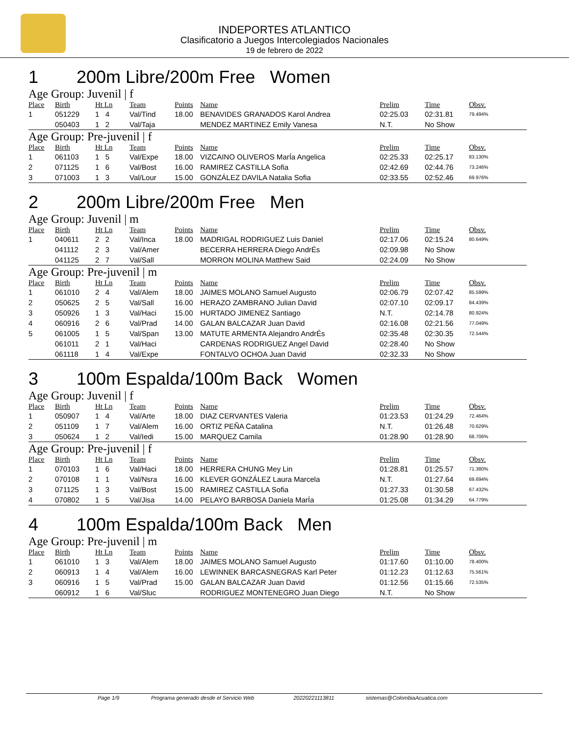INDEPORTES ATLANTICO
Clasificatorio a Juegos Intercolegiados Nacionales
19 de febrero de 2022
1 200m Libre/200m Free Women
Age Group: Juvenil | f
| Place | Birth | Ht Ln | Team | Points | Name | Prelim | Time | Obsv. |
| --- | --- | --- | --- | --- | --- | --- | --- | --- |
| 1 | 051229 | 1 4 | Val/Tind | 18.00 | BENAVIDES GRANADOS Karol Andrea | 02:25.03 | 02:31.81 | 79.494% |
| | 050403 | 1 2 | Val/Taja | | MENDEZ MARTINEZ Emily Vanesa | N.T. | No Show | |
Age Group: Pre-juvenil | f
| Place | Birth | Ht Ln | Team | Points | Name | Prelim | Time | Obsv. |
| --- | --- | --- | --- | --- | --- | --- | --- | --- |
| 1 | 061103 | 1 5 | Val/Expe | 18.00 | VIZCAINO OLIVEROS MarÍa Angelica | 02:25.33 | 02:25.17 | 83.130% |
| 2 | 071125 | 1 6 | Val/Bost | 16.00 | RAMIREZ CASTILLA Sofia | 02:42.69 | 02:44.76 | 73.246% |
| 3 | 071003 | 1 3 | Val/Lour | 15.00 | GONZÁLEZ DAVILA Natalia Sofia | 02:33.55 | 02:52.46 | 69.976% |
2 200m Libre/200m Free Men
Age Group: Juvenil | m
| Place | Birth | Ht Ln | Team | Points | Name | Prelim | Time | Obsv. |
| --- | --- | --- | --- | --- | --- | --- | --- | --- |
| 1 | 040611 | 2 2 | Val/Inca | 18.00 | MADRIGAL RODRIGUEZ Luis Daniel | 02:17.06 | 02:15.24 | 80.649% |
| | 041112 | 2 3 | Val/Amer | | BECERRA HERRERA Diego AndrÉs | 02:09.98 | No Show | |
| | 041125 | 2 7 | Val/Sall | | MORRON MOLINA Matthew Said | 02:24.09 | No Show | |
Age Group: Pre-juvenil | m
| Place | Birth | Ht Ln | Team | Points | Name | Prelim | Time | Obsv. |
| --- | --- | --- | --- | --- | --- | --- | --- | --- |
| 1 | 061010 | 2 4 | Val/Alem | 18.00 | JAIMES MOLANO Samuel Augusto | 02:06.79 | 02:07.42 | 85.599% |
| 2 | 050625 | 2 5 | Val/Sall | 16.00 | HERAZO ZAMBRANO Julian David | 02:07.10 | 02:09.17 | 84.439% |
| 3 | 050926 | 1 3 | Val/Haci | 15.00 | HURTADO JIMENEZ Santiago | N.T. | 02:14.78 | 80.924% |
| 4 | 060916 | 2 6 | Val/Prad | 14.00 | GALAN BALCAZAR Juan David | 02:16.08 | 02:21.56 | 77.049% |
| 5 | 061005 | 1 5 | Val/Span | 13.00 | MATUTE ARMENTA Alejandro AndrÉs | 02:35.48 | 02:30.35 | 72.544% |
| | 061011 | 2 1 | Val/Haci | | CARDENAS RODRIGUEZ Angel David | 02:28.40 | No Show | |
| | 061118 | 1 4 | Val/Expe | | FONTALVO OCHOA Juan David | 02:32.33 | No Show | |
3 100m Espalda/100m Back Women
Age Group: Juvenil | f
| Place | Birth | Ht Ln | Team | Points | Name | Prelim | Time | Obsv. |
| --- | --- | --- | --- | --- | --- | --- | --- | --- |
| 1 | 050907 | 1 4 | Val/Arte | 18.00 | DIAZ CERVANTES Valeria | 01:23.53 | 01:24.29 | 72.464% |
| 2 | 051109 | 1 7 | Val/Alem | 16.00 | ORTIZ PEÑA Catalina | N.T. | 01:26.48 | 70.629% |
| 3 | 050624 | 1 2 | Val/Iedi | 15.00 | MARQUEZ Camila | 01:28.90 | 01:28.90 | 68.706% |
Age Group: Pre-juvenil | f
| Place | Birth | Ht Ln | Team | Points | Name | Prelim | Time | Obsv. |
| --- | --- | --- | --- | --- | --- | --- | --- | --- |
| 1 | 070103 | 1 6 | Val/Haci | 18.00 | HERRERA CHUNG Mey Lin | 01:28.81 | 01:25.57 | 71.380% |
| 2 | 070108 | 1 1 | Val/Nsra | 16.00 | KLEVER GONZÁLEZ Laura Marcela | N.T. | 01:27.64 | 69.694% |
| 3 | 071125 | 1 3 | Val/Bost | 15.00 | RAMIREZ CASTILLA Sofia | 01:27.33 | 01:30.58 | 67.432% |
| 4 | 070802 | 1 5 | Val/Jisa | 14.00 | PELAYO BARBOSA Daniela MarÍa | 01:25.08 | 01:34.29 | 64.779% |
4 100m Espalda/100m Back Men
Age Group: Pre-juvenil | m
| Place | Birth | Ht Ln | Team | Points | Name | Prelim | Time | Obsv. |
| --- | --- | --- | --- | --- | --- | --- | --- | --- |
| 1 | 061010 | 1 3 | Val/Alem | 18.00 | JAIMES MOLANO Samuel Augusto | 01:17.60 | 01:10.00 | 78.400% |
| 2 | 060913 | 1 4 | Val/Alem | 16.00 | LEWINNEK BARCASNEGRAS Karl Peter | 01:12.23 | 01:12.63 | 75.561% |
| 3 | 060916 | 1 5 | Val/Prad | 15.00 | GALAN BALCAZAR Juan David | 01:12.56 | 01:15.66 | 72.535% |
| | 060912 | 1 6 | Val/Sluc | | RODRIGUEZ MONTENEGRO Juan Diego | N.T. | No Show | |
Page 1/9 Programa generado desde el Servicio Web 20220221113811 sistemas@ColombiaAcuatica.com